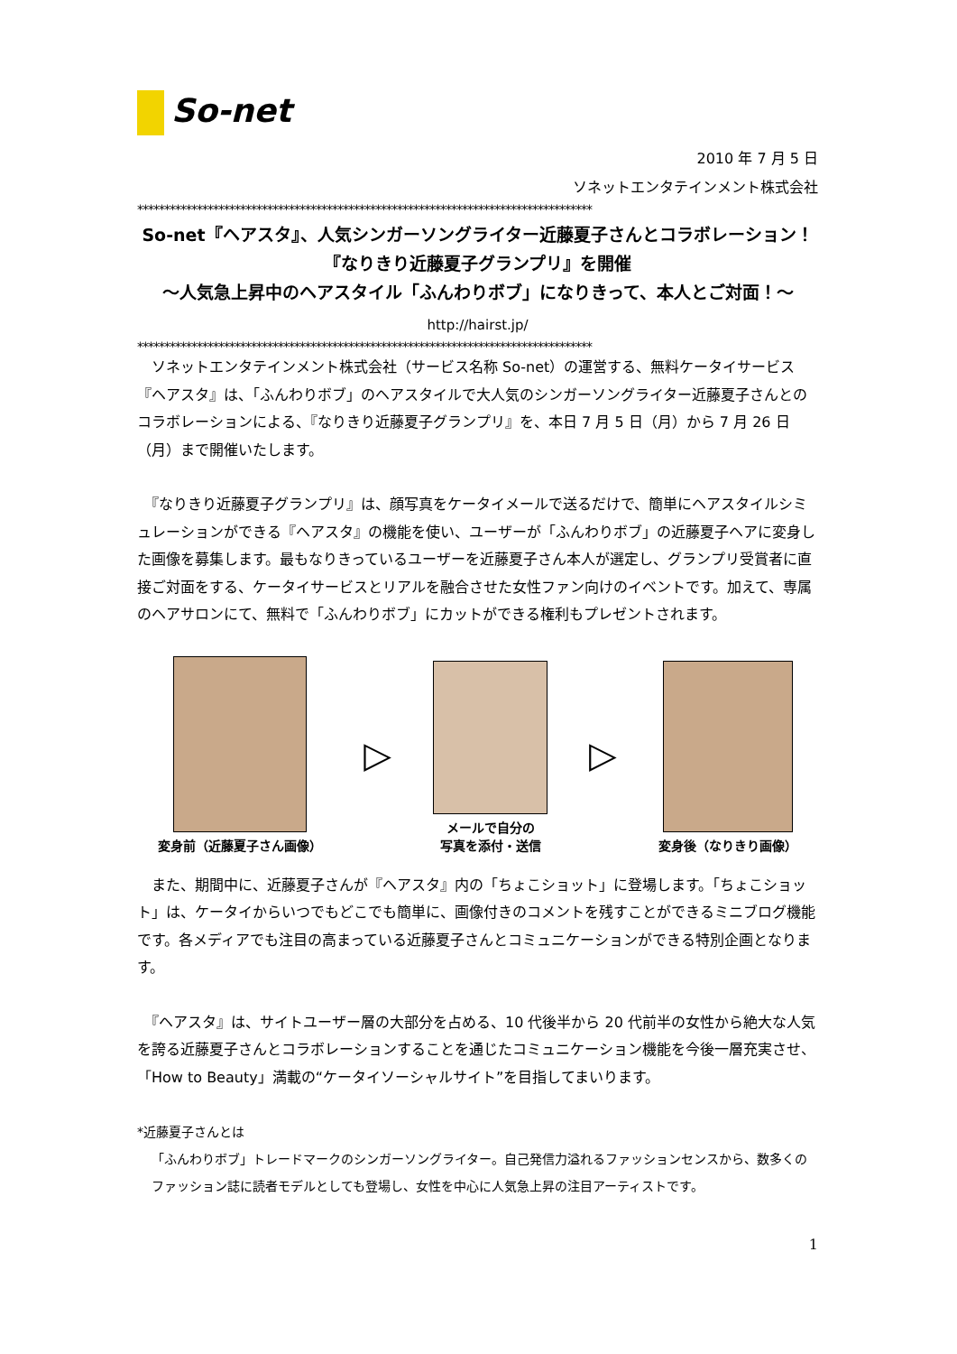So-net
2010 年 7 月 5 日
ソネットエンタテインメント株式会社
************************************************************************************
So-net『ヘアスタ』、人気シンガーソングライター近藤夏子さんとコラボレーション！
『なりきり近藤夏子グランプリ』を開催
～人気急上昇中のヘアスタイル「ふんわりボブ」になりきって、本人とご対面！～
http://hairst.jp/
************************************************************************************
　ソネットエンタテインメント株式会社（サービス名称 So-net）の運営する、無料ケータイサービス『ヘアスタ』は、「ふんわりボブ」のヘアスタイルで大人気のシンガーソングライター近藤夏子さんとのコラボレーションによる、『なりきり近藤夏子グランプリ』を、本日 7 月 5 日（月）から 7 月 26 日（月）まで開催いたします。
　『なりきり近藤夏子グランプリ』は、顔写真をケータイメールで送るだけで、簡単にヘアスタイルシミュレーションができる『ヘアスタ』の機能を使い、ユーザーが「ふんわりボブ」の近藤夏子ヘアに変身した画像を募集します。最もなりきっているユーザーを近藤夏子さん本人が選定し、グランプリ受賞者に直接ご対面をする、ケータイサービスとリアルを融合させた女性ファン向けのイベントです。加えて、専属のヘアサロンにて、無料で「ふんわりボブ」にカットができる権利もプレゼントされます。
変身前（近藤夏子さん画像）
▷
メールで自分の
写真を添付・送信
▷
変身後（なりきり画像）
　また、期間中に、近藤夏子さんが『ヘアスタ』内の「ちょこショット」に登場します。「ちょこショット」は、ケータイからいつでもどこでも簡単に、画像付きのコメントを残すことができるミニブログ機能です。各メディアでも注目の高まっている近藤夏子さんとコミュニケーションができる特別企画となります。
　『ヘアスタ』は、サイトユーザー層の大部分を占める、10 代後半から 20 代前半の女性から絶大な人気を誇る近藤夏子さんとコラボレーションすることを通じたコミュニケーション機能を今後一層充実させ、「How to Beauty」満載の“ケータイソーシャルサイト”を目指してまいります。
*近藤夏子さんとは
「ふんわりボブ」トレードマークのシンガーソングライター。自己発信力溢れるファッションセンスから、数多くのファッション誌に読者モデルとしても登場し、女性を中心に人気急上昇の注目アーティストです。
1